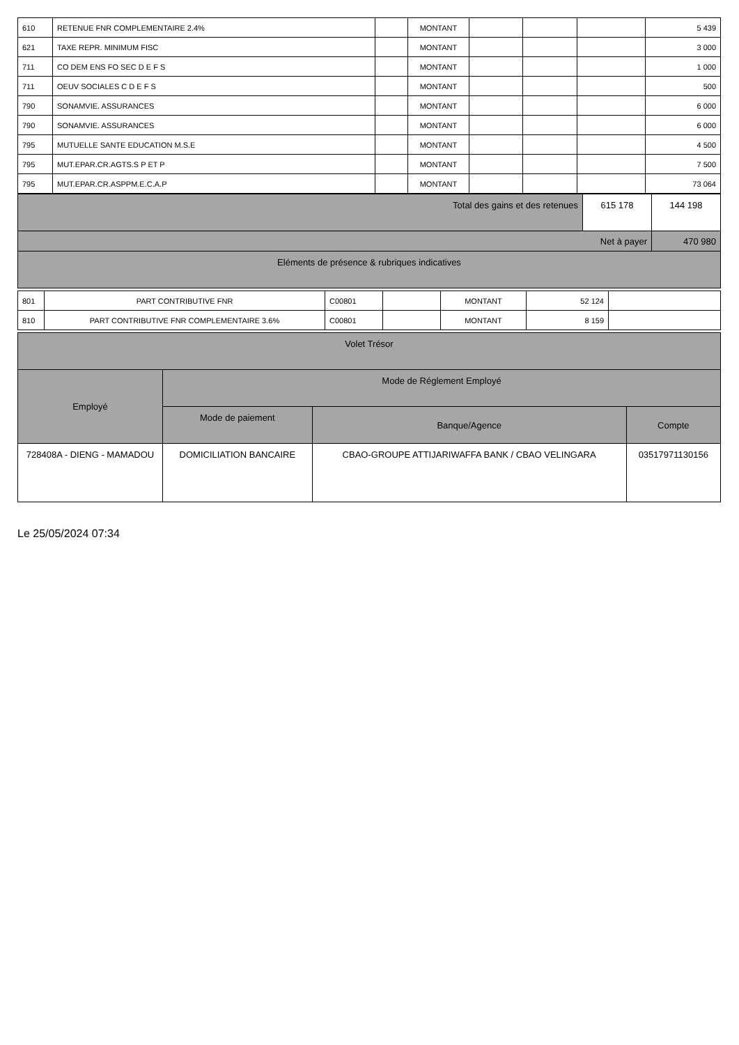| 610 | RETENUE FNR COMPLEMENTAIRE 2.4% | | MONTANT | | | | 5 439 |
| 621 | TAXE REPR. MINIMUM FISC | | MONTANT | | | | 3 000 |
| 711 | CO DEM ENS FO SEC D E F S | | MONTANT | | | | 1 000 |
| 711 | OEUV SOCIALES C D E F S | | MONTANT | | | | 500 |
| 790 | SONAMVIE. ASSURANCES | | MONTANT | | | | 6 000 |
| 790 | SONAMVIE. ASSURANCES | | MONTANT | | | | 6 000 |
| 795 | MUTUELLE SANTE EDUCATION M.S.E | | MONTANT | | | | 4 500 |
| 795 | MUT.EPAR.CR.AGTS.S P ET P | | MONTANT | | | | 7 500 |
| 795 | MUT.EPAR.CR.ASPPM.E.C.A.P | | MONTANT | | | | 73 064 |
| Total des gains et des retenues | 615 178 | 144 198 |
| Net à payer | | 470 980 |
| Eléments de présence & rubriques indicatives | | |
| 801 | PART CONTRIBUTIVE FNR | C00801 | | MONTANT | 52 124 | |
| 810 | PART CONTRIBUTIVE FNR COMPLEMENTAIRE 3.6% | C00801 | | MONTANT | 8 159 | |
| Volet Trésor | | | |
| Employé | Mode de Réglement Employé | | |
| | Mode de paiement | Banque/Agence | Compte |
| 728408A - DIENG - MAMADOU | DOMICILIATION BANCAIRE | CBAO-GROUPE ATTIJARIWAFFA BANK / CBAO VELINGARA | 03517971130156 |
Le 25/05/2024 07:34